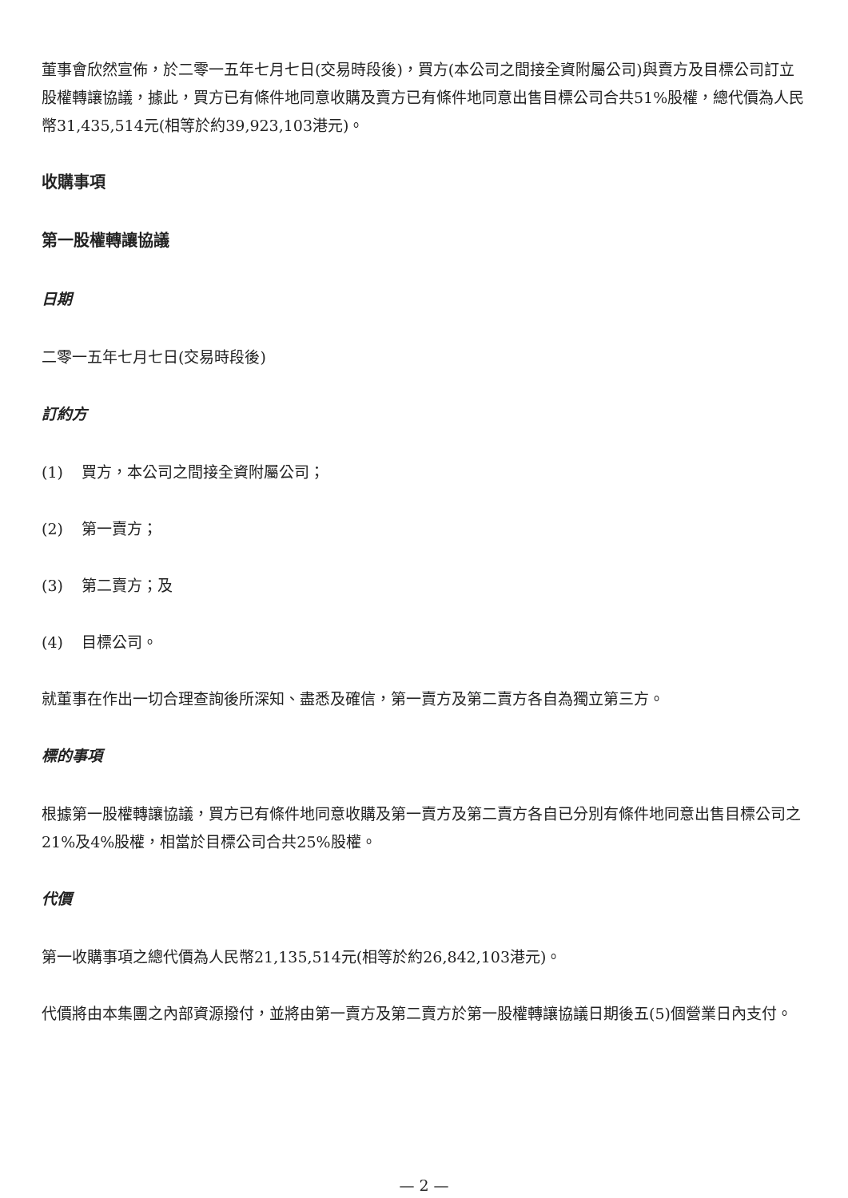董事會欣然宣佈，於二零一五年七月七日(交易時段後)，買方(本公司之間接全資附屬公司)與賣方及目標公司訂立股權轉讓協議，據此，買方已有條件地同意收購及賣方已有條件地同意出售目標公司合共51%股權，總代價為人民幣31,435,514元(相等於約39,923,103港元)。
收購事項
第一股權轉讓協議
日期
二零一五年七月七日(交易時段後)
訂約方
(1) 買方，本公司之間接全資附屬公司；
(2) 第一賣方；
(3) 第二賣方；及
(4) 目標公司。
就董事在作出一切合理查詢後所深知、盡悉及確信，第一賣方及第二賣方各自為獨立第三方。
標的事項
根據第一股權轉讓協議，買方已有條件地同意收購及第一賣方及第二賣方各自已分別有條件地同意出售目標公司之21%及4%股權，相當於目標公司合共25%股權。
代價
第一收購事項之總代價為人民幣21,135,514元(相等於約26,842,103港元)。
代價將由本集團之內部資源撥付，並將由第一賣方及第二賣方於第一股權轉讓協議日期後五(5)個營業日內支付。
— 2 —